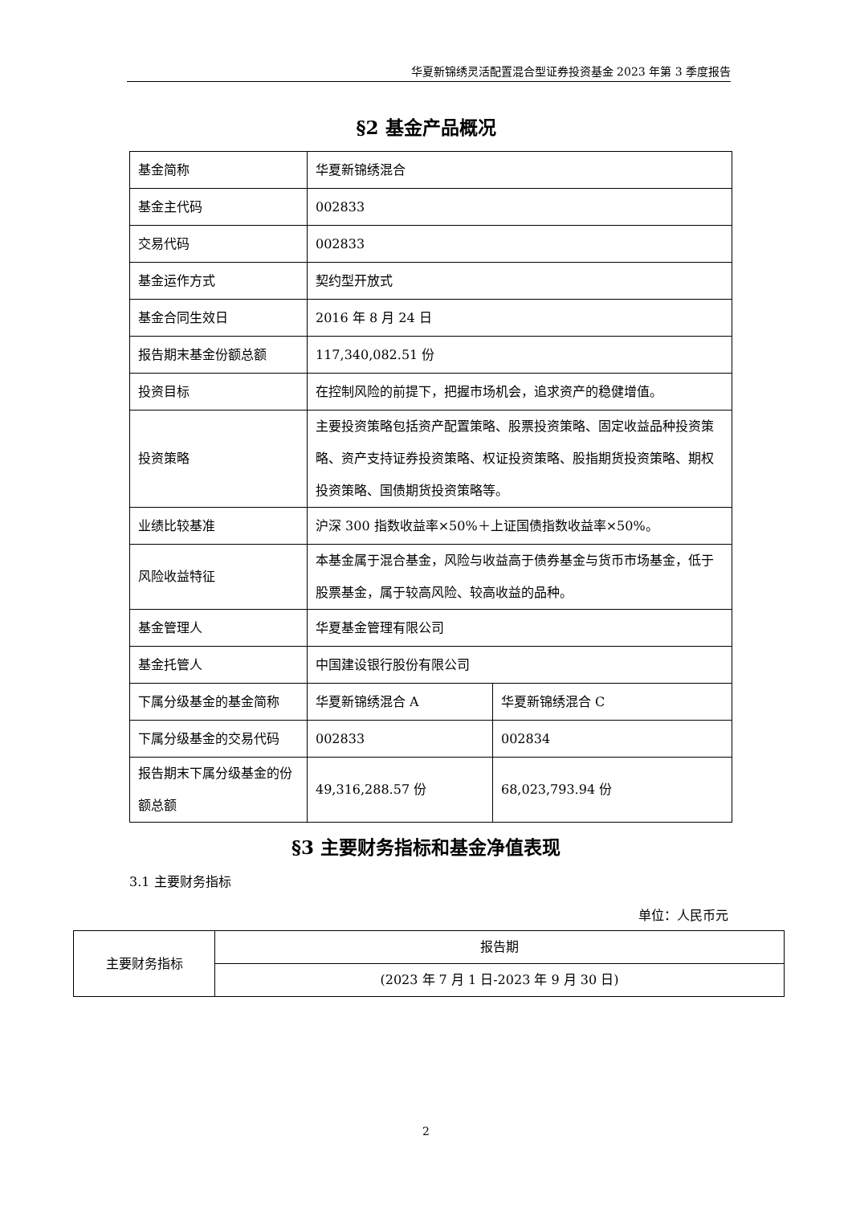华夏新锦绣灵活配置混合型证券投资基金 2023 年第 3 季度报告
§2 基金产品概况
| 基金简称 | 华夏新锦绣混合 | |
| 基金主代码 | 002833 | |
| 交易代码 | 002833 | |
| 基金运作方式 | 契约型开放式 | |
| 基金合同生效日 | 2016 年 8 月 24 日 | |
| 报告期末基金份额总额 | 117,340,082.51 份 | |
| 投资目标 | 在控制风险的前提下，把握市场机会，追求资产的稳健增值。 | |
| 投资策略 | 主要投资策略包括资产配置策略、股票投资策略、固定收益品种投资策略、资产支持证券投资策略、权证投资策略、股指期货投资策略、期权投资策略、国债期货投资策略等。 | |
| 业绩比较基准 | 沪深 300 指数收益率×50%＋上证国债指数收益率×50%。 | |
| 风险收益特征 | 本基金属于混合基金，风险与收益高于债券基金与货币市场基金，低于股票基金，属于较高风险、较高收益的品种。 | |
| 基金管理人 | 华夏基金管理有限公司 | |
| 基金托管人 | 中国建设银行股份有限公司 | |
| 下属分级基金的基金简称 | 华夏新锦绣混合 A | 华夏新锦绣混合 C |
| 下属分级基金的交易代码 | 002833 | 002834 |
| 报告期末下属分级基金的份额总额 | 49,316,288.57 份 | 68,023,793.94 份 |
§3 主要财务指标和基金净值表现
3.1 主要财务指标
单位：人民币元
| 主要财务指标 | 报告期 |
| | (2023 年 7 月 1 日-2023 年 9 月 30 日) |
2